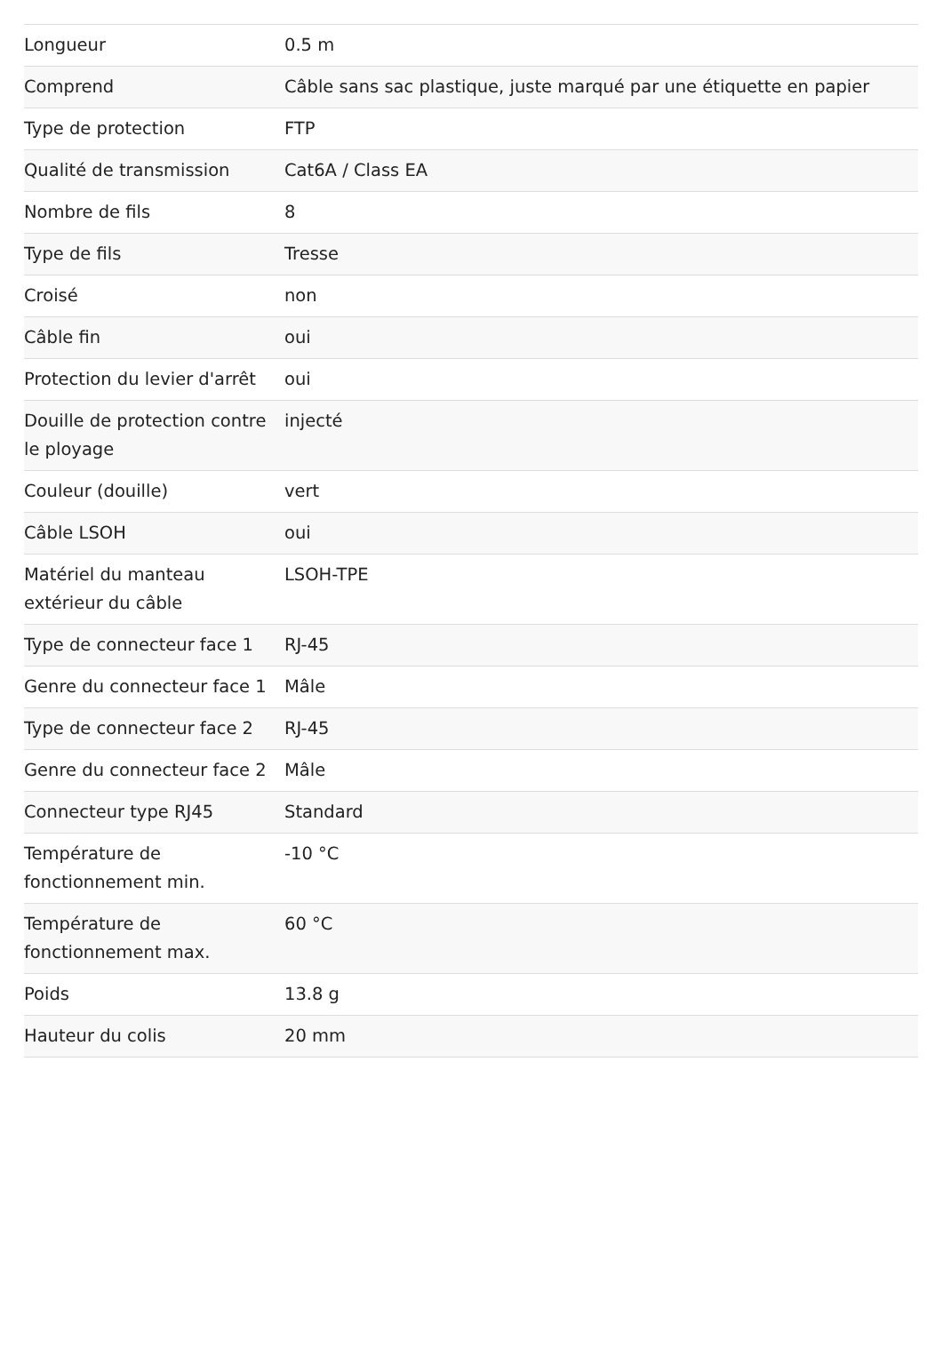| Longueur | 0.5 m |
| Comprend | Câble sans sac plastique, juste marqué par une étiquette en papier |
| Type de protection | FTP |
| Qualité de transmission | Cat6A / Class EA |
| Nombre de fils | 8 |
| Type de fils | Tresse |
| Croisé | non |
| Câble fin | oui |
| Protection du levier d'arrêt | oui |
| Douille de protection contre le ployage | injecté |
| Couleur (douille) | vert |
| Câble LSOH | oui |
| Matériel du manteau extérieur du câble | LSOH-TPE |
| Type de connecteur face 1 | RJ-45 |
| Genre du connecteur face 1 | Mâle |
| Type de connecteur face 2 | RJ-45 |
| Genre du connecteur face 2 | Mâle |
| Connecteur type RJ45 | Standard |
| Température de fonctionnement min. | -10 °C |
| Température de fonctionnement max. | 60 °C |
| Poids | 13.8 g |
| Hauteur du colis | 20 mm |